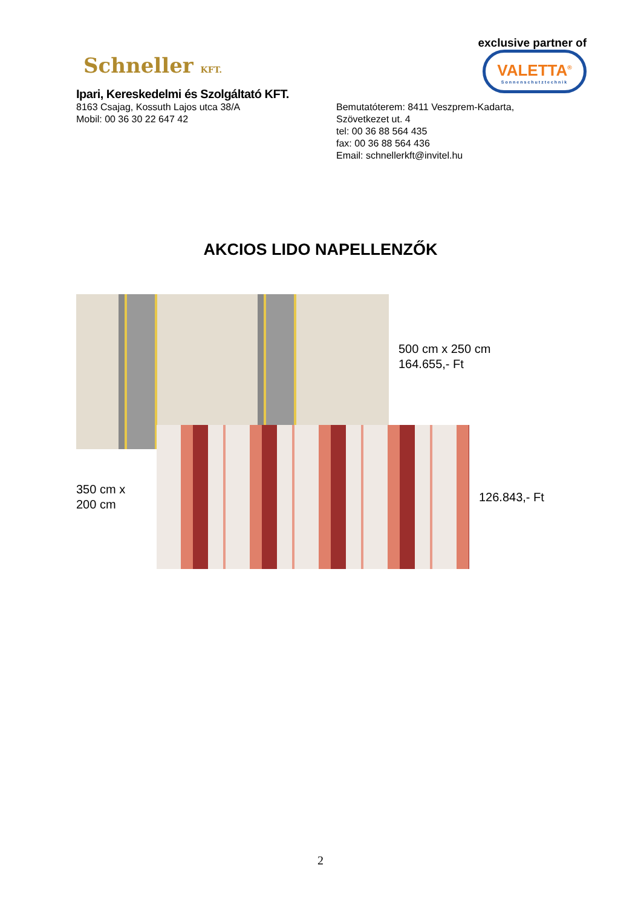Schneller KFT.
Ipari, Kereskedelmi és Szolgáltató KFT.
exclusive partner of
VALETTA<sup>®</sup>
Sonnenschutztechnik
8163 Csajag, Kossuth Lajos utca 38/A
Mobil: 00 36 30 22 647 42
Bemutatóterem: 8411 Veszprem-Kadarta,
Szövetkezet ut. 4
tel: 00 36 88 564 435
fax: 00 36 88 564 436
Email: schnellerkft@invitel.hu
AKCIOS LIDO NAPELLENZŐK
500 cm x 250 cm
164.655,- Ft
350 cm x
200 cm
126.843,- Ft
2